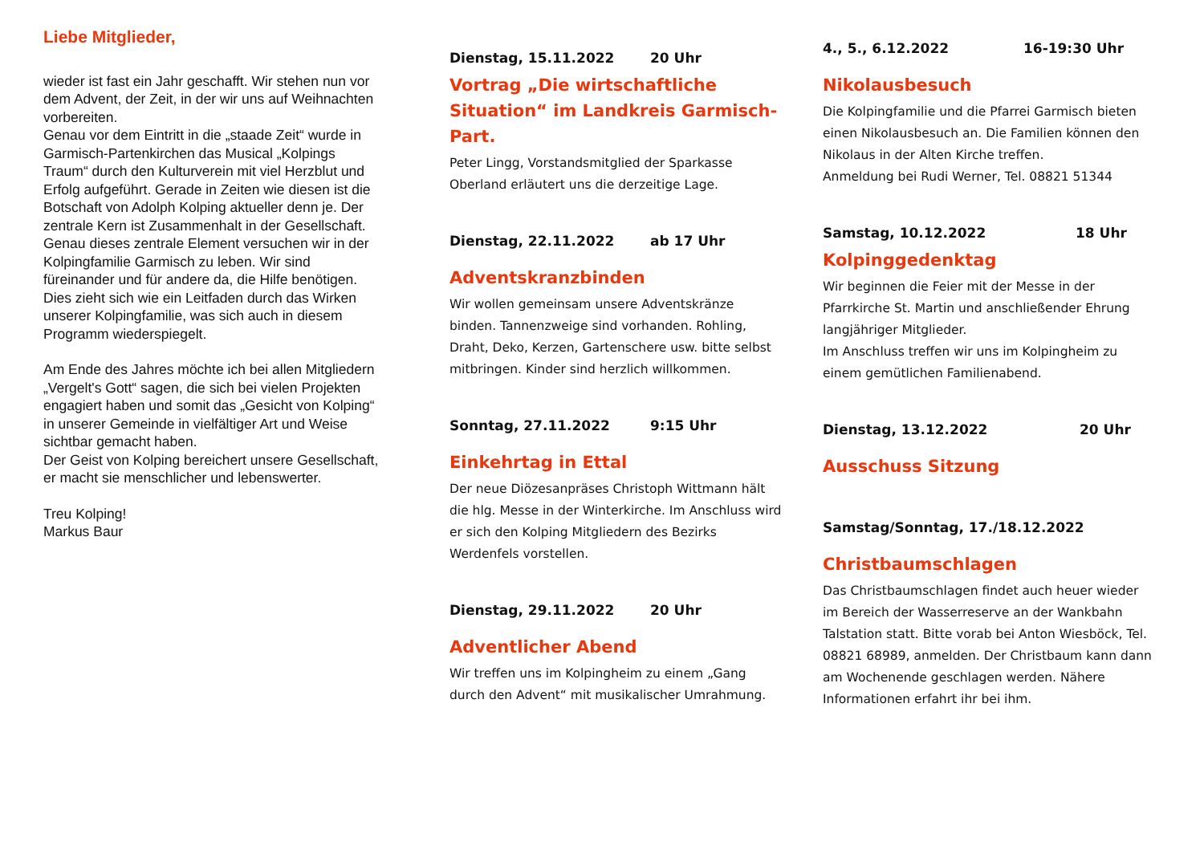Liebe Mitglieder,
wieder ist fast ein Jahr geschafft. Wir stehen nun vor dem Advent, der Zeit, in der wir uns auf Weihnachten vorbereiten.
Genau vor dem Eintritt in die „staade Zeit“ wurde in Garmisch-Partenkirchen das Musical „Kolpings Traum“ durch den Kulturverein mit viel Herzblut und Erfolg aufgeführt. Gerade in Zeiten wie diesen ist die Botschaft von Adolph Kolping aktueller denn je. Der zentrale Kern ist Zusammenhalt in der Gesellschaft. Genau dieses zentrale Element versuchen wir in der Kolpingfamilie Garmisch zu leben. Wir sind füreinander und für andere da, die Hilfe benötigen. Dies zieht sich wie ein Leitfaden durch das Wirken unserer Kolpingfamilie, was sich auch in diesem Programm wiederspiegelt.
Am Ende des Jahres möchte ich bei allen Mitgliedern „Vergelt's Gott“ sagen, die sich bei vielen Projekten engagiert haben und somit das „Gesicht von Kolping“ in unserer Gemeinde in vielfältiger Art und Weise sichtbar gemacht haben.
Der Geist von Kolping bereichert unsere Gesellschaft, er macht sie menschlicher und lebenswerter.
Treu Kolping!
Markus Baur
Dienstag, 15.11.2022 20 Uhr
Vortrag „Die wirtschaftliche Situation“ im Landkreis Garmisch-Part.
Peter Lingg, Vorstandsmitglied der Sparkasse Oberland erläutert uns die derzeitige Lage.
Dienstag, 22.11.2022 ab 17 Uhr
Adventskranzbinden
Wir wollen gemeinsam unsere Adventskränze binden. Tannenzweige sind vorhanden. Rohling, Draht, Deko, Kerzen, Gartenschere usw. bitte selbst mitbringen. Kinder sind herzlich willkommen.
Sonntag, 27.11.2022 9:15 Uhr
Einkehrtag in Ettal
Der neue Diözesanpräses Christoph Wittmann hält die hlg. Messe in der Winterkirche. Im Anschluss wird er sich den Kolping Mitgliedern des Bezirks Werdenfels vorstellen.
Dienstag, 29.11.2022 20 Uhr
Adventlicher Abend
Wir treffen uns im Kolpingheim zu einem „Gang durch den Advent“ mit musikalischer Umrahmung.
4., 5., 6.12.2022 16-19:30 Uhr
Nikolausbesuch
Die Kolpingfamilie und die Pfarrei Garmisch bieten einen Nikolausbesuch an. Die Familien können den Nikolaus in der Alten Kirche treffen.
Anmeldung bei Rudi Werner, Tel. 08821 51344
Samstag, 10.12.2022 18 Uhr
Kolpinggedenktag
Wir beginnen die Feier mit der Messe in der Pfarrkirche St. Martin und anschließender Ehrung langjähriger Mitglieder.
Im Anschluss treffen wir uns im Kolpingheim zu einem gemütlichen Familienabend.
Dienstag, 13.12.2022 20 Uhr
Ausschuss Sitzung
Samstag/Sonntag, 17./18.12.2022
Christbaumschlagen
Das Christbaumschlagen findet auch heuer wieder im Bereich der Wasserreserve an der Wankbahn Talstation statt. Bitte vorab bei Anton Wiesböck, Tel. 08821 68989, anmelden. Der Christbaum kann dann am Wochenende geschlagen werden. Nähere Informationen erfahrt ihr bei ihm.